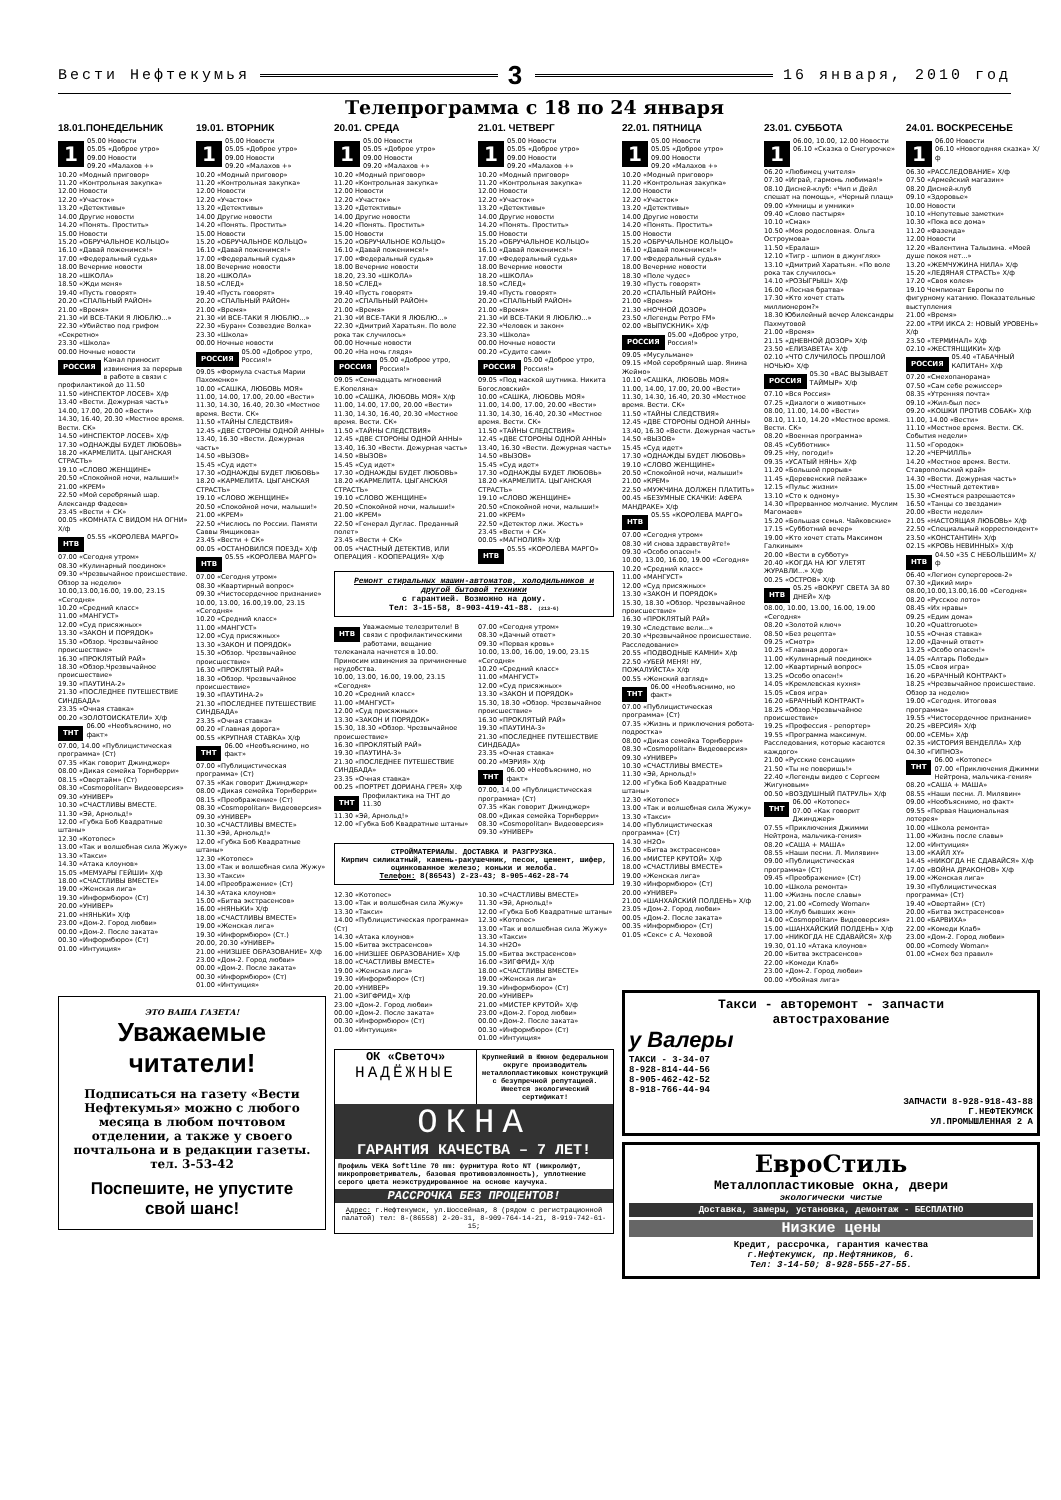Вести Нефтекумья 3 16 января, 2010 год
Телепрограмма с 18 по 24 января
18.01.ПОНЕДЕЛЬНИК
1
05.00 Новости
05.05 «Доброе утро»
09.00 Новости
09.20 «Малахов +»
10.20 «Модный приговор»
11.20 «Контрольная закупка»
12.00 Новости
12.20 «Участок»
13.20 «Детективы»
14.00 Другие новости
14.20 «Понять. Простить»
15.00 Новости
15.20 «ОБРУЧАЛЬНОЕ КОЛЬЦО»
16.10 «Давай поженимся!»
17.00 «Федеральный судья»
18.00 Вечерние новости
18.20 «ШКОЛА»
18.50 «Жди меня»
19.40 «Пусть говорят»
20.20 «СПАЛЬНЫЙ РАЙОН»
21.00 «Время»
21.30 «И ВСЕ-ТАКИ Я ЛЮБЛЮ...»
22.30 «Убийство под грифом «Секретно»
23.30 «Школа»
00.00 Ночные новости
РОССИЯ
Канал приносит извинения за перерыв в работе в связи с профилактикой до 11.50
11.50 «ИНСПЕКТОР ЛОСЕВ» Х/ф
13.40 «Вести. Дежурная часть»
14.00, 17.00, 20.00 «Вести»
14.30, 16.40, 20.30 «Местное время. Вести. СК»
14.50 «ИНСПЕКТОР ЛОСЕВ» Х/ф
17.30 «ОДНАЖДЫ БУДЕТ ЛЮБОВЬ»
18.20 «КАРМЕЛИТА. ЦЫГАНСКАЯ СТРАСТЬ»
19.10 «СЛОВО ЖЕНЩИНЕ»
20.50 «Спокойной ночи, малыши!»
21.00 «КРЕМ»
22.50 «Мой серебряный шар. Александр Фадеев»
23.45 «Вести + СК»
00.05 «КОМНАТА С ВИДОМ НА ОГНИ» Х/ф
НТВ
05.55 «КОРОЛЕВА МАРГО»
07.00 «Сегодня утром»
08.30 «Кулинарный поединок»
09.30 «Чрезвычайное происшествие. Обзор за неделю»
10.00,13.00,16.00, 19.00, 23.15 «Сегодня»
10.20 «Средний класс»
11.00 «МАНГУСТ»
12.00 «Суд присяжных»
13.30 «ЗАКОН И ПОРЯДОК»
15.30 «Обзор. Чрезвычайное происшествие»
16.30 «ПРОКЛЯТЫЙ РАЙ»
18.30 «Обзор.Чрезвычайное происшествие»
19.30 «ПАУТИНА-2»
21.30 «ПОСЛЕДНЕЕ ПУТЕШЕСТВИЕ СИНДБАДА»
23.35 «Очная ставка»
00.20 «ЗОЛОТОИСКАТЕЛИ» Х/ф
ТНТ
06.00 «Необъяснимо, но факт»
07.00, 14.00 «Публицистическая программа» (Ст)
07.35 «Как говорит Джинджер»
08.00 «Дикая семейка Торнберри»
08.15 «Овертайм» (Ст)
08.30 «Cosmopolitan» Видеоверсия»
09.30 «УНИВЕР»
10.30 «СЧАСТЛИВЫ ВМЕСТЕ.
11.30 «Эй, Арнольд!»
12.00 «Губка Боб Квадратные штаны»
12.30 «Котопес»
13.00 «Так и волшебная сила Жужу»
13.30 «Такси»
14.30 «Атака клоунов»
15.05 «МЕМУАРЫ ГЕЙШИ» Х/ф
18.00 «СЧАСТЛИВЫ ВМЕСТЕ»
19.00 «Женская лига»
19.30 «Информбюро» (Ст)
20.00 «УНИВЕР»
21.00 «НЯНЬКИ» Х/ф
23.00 «Дом-2. Город любви»
00.00 «Дом-2. После заката»
00.30 «Информбюро» (Ст)
01.00 «Интуиция»
19.01. ВТОРНИК
1
05.00 Новости
05.05 «Доброе утро»
09.00 Новости
09.20 «Малахов +»
10.20 «Модный приговор»
11.20 «Контрольная закупка»
12.00 Новости
12.20 «Участок»
13.20 «Детективы»
14.00 Другие новости
14.20 «Понять. Простить»
15.00 Новости
15.20 «ОБРУЧАЛЬНОЕ КОЛЬЦО»
16.10 «Давай поженимся!»
17.00 «Федеральный судья»
18.00 Вечерние новости
18.20 «ШКОЛА»
18.50 «СЛЕД»
19.40 «Пусть говорят»
20.20 «СПАЛЬНЫЙ РАЙОН»
21.00 «Время»
21.30 «И ВСЕ-ТАКИ Я ЛЮБЛЮ...»
22.30 «Буран» Созвездие Волка»
23.30 «Школа»
00.00 Ночные новости
РОССИЯ
05.00 «Доброе утро, Россия!»
09.05 «Формула счастья Марии Пахоменко»
10.00 «САШКА, ЛЮБОВЬ МОЯ»
11.00, 14.00, 17.00, 20.00 «Вести»
11.30, 14.30, 16.40, 20.30 «Местное время. Вести. СК»
11.50 «ТАЙНЫ СЛЕДСТВИЯ»
12.45 «ДВЕ СТОРОНЫ ОДНОЙ АННЫ»
13.40, 16.30 «Вести. Дежурная часть»
14.50 «ВЫЗОВ»
15.45 «Суд идет»
17.30 «ОДНАЖДЫ БУДЕТ ЛЮБОВЬ»
18.20 «КАРМЕЛИТА. ЦЫГАНСКАЯ СТРАСТЬ»
19.10 «СЛОВО ЖЕНЩИНЕ»
20.50 «Спокойной ночи, малыши!»
21.00 «КРЕМ»
22.50 «Числюсь по России. Памяти Саввы Ямщикова»
23.45 «Вести + СК»
00.05 «ОСТАНОВИЛСЯ ПОЕЗД» Х/ф
НТВ
05.55 «КОРОЛЕВА МАРГО»
07.00 «Сегодня утром»
08.30 «Квартирный вопрос»
09.30 «Чистосердечное признание»
10.00, 13.00, 16.00,19.00, 23.15 «Сегодня»
10.20 «Средний класс»
11.00 «МАНГУСТ»
12.00 «Суд присяжных»
13.30 «ЗАКОН И ПОРЯДОК»
15.30 «Обзор. Чрезвычайное происшествие»
16.30 «ПРОКЛЯТЫЙ РАЙ»
18.30 «Обзор. Чрезвычайное происшествие»
19.30 «ПАУТИНА-2»
21.30 «ПОСЛЕДНЕЕ ПУТЕШЕСТВИЕ СИНДБАДА»
23.35 «Очная ставка»
00.20 «Главная дорога»
00.55 «КРУПНАЯ СТАВКА» Х/ф
ТНТ
06.00 «Необъяснимо, но факт»
07.00 «Публицистическая программа» (Ст)
07.35 «Как говорит Джинджер»
08.00 «Дикая семейка Торнберри»
08.15 «Преображение» (Ст)
08.30 «Cosmopolitan» Видеоверсия»
09.30 «УНИВЕР»
10.30 «СЧАСТЛИВЫ ВМЕСТЕ»
11.30 «Эй, Арнольд!»
12.00 «Губка Боб Квадратные штаны»
12.30 «Котопес»
13.00 «Так и волшебная сила Жужу»
13.30 «Такси»
14.00 «Преображение» (Ст)
14.30 «Атака клоунов»
15.00 «Битва экстрасенсов»
16.00 «НЯНЬКИ» Х/ф
18.00 «СЧАСТЛИВЫ ВМЕСТЕ»
19.00 «Женская лига»
19.30 «Информбюро» (Ст.)
20.00, 20.30 «УНИВЕР»
21.00 «НИЗШЕЕ ОБРАЗОВАНИЕ» Х/ф
23.00 «Дом-2. Город любви»
00.00 «Дом-2. После заката»
00.30 «Информбюро» (Ст)
01.00 «Интуиция»
ЭТО ВАША ГАЗЕТА!
Уважаемые читатели!
Подписаться на газету «Вести Нефтекумья» можно с любого месяца в любом почтовом отделении, а также у своего почтальона и в редакции газеты. тел. 3-53-42
Поспешите, не упустите свой шанс!
20.01. СРЕДА
1
05.00 Новости
05.05 «Доброе утро»
09.00 Новости
09.20 «Малахов +»
10.20 «Модный приговор»
11.20 «Контрольная закупка»
12.00 Новости
12.20 «Участок»
13.20 «Детективы»
14.00 Другие новости
14.20 «Понять. Простить»
15.00 Новости
15.20 «ОБРУЧАЛЬНОЕ КОЛЬЦО»
16.10 «Давай поженимся!»
17.00 «Федеральный судья»
18.00 Вечерние новости
18.20, 23.30 «ШКОЛА»
18.50 «СЛЕД»
19.40 «Пусть говорят»
20.20 «СПАЛЬНЫЙ РАЙОН»
21.00 «Время»
21.30 «И ВСЕ-ТАКИ Я ЛЮБЛЮ...»
22.30 «Дмитрий Харатьян. По воле рока так случилось»
00.00 Ночные новости
00.20 «На ночь глядя»
РОССИЯ
05.00 «Доброе утро, Россия!»
09.05 «Семнадцать мгновений Е.Копеляна»
10.00 «САШКА, ЛЮБОВЬ МОЯ» Х/ф
11.00, 14.00, 17.00, 20.00 «Вести»
11.30, 14.30, 16.40, 20.30 «Местное время. Вести. СК»
11.50 «ТАЙНЫ СЛЕДСТВИЯ»
12.45 «ДВЕ СТОРОНЫ ОДНОЙ АННЫ»
13.40, 16.30 «Вести. Дежурная часть»
14.50 «ВЫЗОВ»
15.45 «Суд идет»
17.30 «ОДНАЖДЫ БУДЕТ ЛЮБОВЬ»
18.20 «КАРМЕЛИТА. ЦЫГАНСКАЯ СТРАСТЬ»
19.10 «СЛОВО ЖЕНЩИНЕ»
20.50 «Спокойной ночи, малыши!»
21.00 «КРЕМ»
22.50 «Генерал Дуглас. Преданный полет»
23.45 «Вести + СК»
00.05 «ЧАСТНЫЙ ДЕТЕКТИВ, ИЛИ ОПЕРАЦИЯ - КООПЕРАЦИЯ» Х/ф
21.01. ЧЕТВЕРГ
1
05.00 Новости
05.05 «Доброе утро»
09.00 Новости
09.20 «Малахов +»
10.20 «Модный приговор»
11.20 «Контрольная закупка»
12.00 Новости
12.20 «Участок»
13.20 «Детективы»
14.00 Другие новости
14.20 «Понять. Простить»
15.00 Новости
15.20 «ОБРУЧАЛЬНОЕ КОЛЬЦО»
16.10 «Давай поженимся!»
17.00 «Федеральный судья»
18.00 Вечерние новости
18.20 «ШКОЛА»
18.50 «СЛЕД»
19.40 «Пусть говорят»
20.20 «СПАЛЬНЫЙ РАЙОН»
21.00 «Время»
21.30 «И ВСЕ-ТАКИ Я ЛЮБЛЮ...»
22.30 «Человек и закон»
23.30 «Школа»
00.00 Ночные новости
00.20 «Судите сами»
РОССИЯ
05.00 «Доброе утро, Россия!»
09.05 «Под маской шутника. Никита Богословский»
10.00 «САШКА, ЛЮБОВЬ МОЯ»
11.00, 14.00, 17.00, 20.00 «Вести»
11.30, 14.30, 16.40, 20.30 «Местное время. Вести. СК»
11.50 «ТАЙНЫ СЛЕДСТВИЯ»
12.45 «ДВЕ СТОРОНЫ ОДНОЙ АННЫ»
13.40, 16.30 «Вести. Дежурная часть»
14.50 «ВЫЗОВ»
15.45 «Суд идет»
17.30 «ОДНАЖДЫ БУДЕТ ЛЮБОВЬ»
18.20 «КАРМЕЛИТА. ЦЫГАНСКАЯ СТРАСТЬ»
19.10 «СЛОВО ЖЕНЩИНЕ»
20.50 «Спокойной ночи, малыши!»
21.00 «КРЕМ»
22.50 «Детектор лжи. Жесть»
23.45 «Вести + СК»
00.05 «МАГНОЛИЯ» Х/ф
НТВ
05.55 «КОРОЛЕВА МАРГО»
Ремонт стиральных машин-автоматов, холодильников и другой бытовой техники
с гарантией. Возможно на дому.
Тел: 3-15-58, 8-903-419-41-88. (213-6)
НТВ
Уважаемые телезрители! В связи с профилактическими работами, вещание телеканала начнется в 10.00. Приносим извинения за причиненные неудобства.
10.00, 13.00, 16.00, 19.00, 23.15 «Сегодня»
10.20 «Средний класс»
11.00 «МАНГУСТ»
12.00 «Суд присяжных»
13.30 «ЗАКОН И ПОРЯДОК»
15.30, 18.30 «Обзор. Чрезвычайное происшествие»
16.30 «ПРОКЛЯТЫЙ РАЙ»
19.30 «ПАУТИНА-3»
21.30 «ПОСЛЕДНЕЕ ПУТЕШЕСТВИЕ СИНДБАДА»
23.35 «Очная ставка»
00.25 «ПОРТРЕТ ДОРИАНА ГРЕЯ» Х/ф
ТНТ
Профилактика на ТНТ до 11.30
11.30 «Эй, Арнольд!»
12.00 «Губка Боб Квадратные штаны»
07.00 «Сегодня утром»
08.30 «Дачный ответ»
09.30 «Первая кровь»
10.00, 13.00, 16.00, 19.00, 23.15 «Сегодня»
10.20 «Средний класс»
11.00 «МАНГУСТ»
12.00 «Суд присяжных»
13.30 «ЗАКОН И ПОРЯДОК»
15.30, 18.30 «Обзор. Чрезвычайное происшествие»
16.30 «ПРОКЛЯТЫЙ РАЙ»
19.30 «ПАУТИНА-3»
21.30 «ПОСЛЕДНЕЕ ПУТЕШЕСТВИЕ СИНДБАДА»
23.35 «Очная ставка»
00.20 «МЭРИЯ» Х/ф
ТНТ
06.00 «Необъяснимо, но факт»
07.00, 14.00 «Публицистическая программа» (Ст)
07.35 «Как говорит Джинджер»
08.00 «Дикая семейка Торнберри»
08.30 «Cosmopolitan» Видеоверсия»
09.30 «УНИВЕР»
СТРОЙМАТЕРИАЛЫ. ДОСТАВКА И РАЗГРУЗКА.
Кирпич силикатный, камень-ракушечник, песок, цемент, шифер, оцинкованное железо; коньки и желоба.
Телефон: 8(86543) 2-23-43; 8-905-462-28-74
12.30 «Котопес»
13.00 «Так и волшебная сила Жужу»
13.30 «Такси»
14.00 «Публицистическая программа» (Ст)
14.30 «Атака клоунов»
15.00 «Битва экстрасенсов»
16.00 «НИЗШЕЕ ОБРАЗОВАНИЕ» Х/ф
18.00 «СЧАСТЛИВЫ ВМЕСТЕ»
19.00 «Женская лига»
19.30 «Информбюро» (Ст)
20.00 «УНИВЕР»
21.00 «ЗИГФРИД» Х/ф
23.00 «Дом-2. Город любви»
00.00 «Дом-2. После заката»
00.30 «Информбюро» (Ст)
01.00 «Интуиция»
10.30 «СЧАСТЛИВЫ ВМЕСТЕ»
11.30 «Эй, Арнольд!»
12.00 «Губка Боб Квадратные штаны»
12.30 «Котопес»
13.00 «Так и волшебная сила Жужу»
13.30 «Такси»
14.30 «H2O»
15.00 «Битва экстрасенсов»
16.00 «ЗИГФРИД» Х/ф
18.00 «СЧАСТЛИВЫ ВМЕСТЕ»
19.00 «Женская лига»
19.30 «Информбюро» (Ст)
20.00 «УНИВЕР»
21.00 «МИСТЕР КРУТОЙ» Х/ф
23.00 «Дом-2. Город любви»
00.00 «Дом-2. После заката»
00.30 «Информбюро» (Ст)
01.00 «Интуиция»
ОК «Светоч»
НАДЁЖНЫЕ
Крупнейший в Южном федеральном округе производитель металлопластиковых конструкций с безупречной репутацией. Имеется экологический сертификат!
ОКНА
ГАРАНТИЯ КАЧЕСТВА – 7 ЛЕТ!
Профиль VEKA Softline 70 mm: фурнитура Roto NT (микролифт, микропроветриватель, базовая противовзломность), уплотнение серого цвета неэкструдированное на основе каучука.
РАССРОЧКА БЕЗ ПРОЦЕНТОВ!
Адрес: г.Нефтекумск, ул.Шоссейная, 8 (рядом с регистрационной палатой) тел: 8-(86558) 2-20-31, 8-909-764-14-21, 8-919-742-61-15;
22.01. ПЯТНИЦА
1
05.00 Новости
05.05 «Доброе утро»
09.00 Новости
09.20 «Малахов +»
10.20 «Модный приговор»
11.20 «Контрольная закупка»
12.00 Новости
12.20 «Участок»
13.20 «Детективы»
14.00 Другие новости
14.20 «Понять. Простить»
15.00 Новости
15.20 «ОБРУЧАЛЬНОЕ КОЛЬЦО»
16.10 «Давай поженимся!»
17.00 «Федеральный судья»
18.00 Вечерние новости
18.30 «Поле чудес»
19.30 «Пусть говорят»
20.20 «СПАЛЬНЫЙ РАЙОН»
21.00 «Время»
21.30 «НОЧНОЙ ДОЗОР»
23.50 «Легенды Ретро FM»
02.00 «ВЫПУСКНИК» Х/ф
РОССИЯ
05.00 «Доброе утро, Россия!»
09.05 «Мусульмане»
09.15 «Мой серебряный шар. Янина Жеймо»
10.10 «САШКА, ЛЮБОВЬ МОЯ»
11.00, 14.00, 17.00, 20.00 «Вести»
11.30, 14.30, 16.40, 20.30 «Местное время. Вести. СК»
11.50 «ТАЙНЫ СЛЕДСТВИЯ»
12.45 «ДВЕ СТОРОНЫ ОДНОЙ АННЫ»
13.40, 16.30 «Вести. Дежурная часть»
14.50 «ВЫЗОВ»
15.45 «Суд идет»
17.30 «ОДНАЖДЫ БУДЕТ ЛЮБОВЬ»
19.10 «СЛОВО ЖЕНЩИНЕ»
20.50 «Спокойной ночи, малыши!»
21.00 «КРЕМ»
22.50 «МУЖЧИНА ДОЛЖЕН ПЛАТИТЬ»
00.45 «БЕЗУМНЫЕ СКАЧКИ: АФЕРА МАНДРАКЕ» Х/ф
НТВ
05.55 «КОРОЛЕВА МАРГО»
07.00 «Сегодня утром»
08.30 «И снова здравствуйте!»
09.30 «Особо опасен!»
10.00, 13.00, 16.00, 19.00 «Сегодня»
10.20 «Средний класс»
11.00 «МАНГУСТ»
12.00 «Суд присяжных»
13.30 «ЗАКОН И ПОРЯДОК»
15.30, 18.30 «Обзор. Чрезвычайное происшествие»
16.30 «ПРОКЛЯТЫЙ РАЙ»
19.30 «Следствие вели...»
20.30 «Чрезвычайное происшествие. Расследование»
20.55 «ПОДВОДНЫЕ КАМНИ» Х/ф
22.50 «УБЕЙ МЕНЯ! НУ, ПОЖАЛУЙСТА» Х/ф
00.55 «Женский взгляд»
ТНТ
06.00 «Необъяснимо, но факт»
07.00 «Публицистическая программа» (Ст)
07.35 «Жизнь и приключения робота-подростка»
08.00 «Дикая семейка Торнберри»
08.30 «Cosmopolitan» Видеоверсия»
09.30 «УНИВЕР»
10.30 «СЧАСТЛИВЫ ВМЕСТЕ»
11.30 «Эй, Арнольд!»
12.00 «Губка Боб Квадратные штаны»
12.30 «Котопес»
13.00 «Так и волшебная сила Жужу»
13.30 «Такси»
14.00 «Публицистическая программа» (Ст)
14.30 «H2O»
15.00 «Битва экстрасенсов»
16.00 «МИСТЕР КРУТОЙ» Х/ф
18.00 «СЧАСТЛИВЫ ВМЕСТЕ»
19.00 «Женская лига»
19.30 «Информбюро» (Ст)
20.00 «УНИВЕР»
21.00 «ШАНХАЙСКИЙ ПОЛДЕНЬ» Х/ф
23.05 «Дом-2. Город любви»
00.05 «Дом-2. После заката»
00.35 «Информбюро» (Ст)
01.05 «Секс» с А. Чеховой
23.01. СУББОТА
1
06.00, 10.00, 12.00 Новости
06.10 «Сказка о Снегурочке»
06.20 «Любимец учителя»
07.30 «Играй, гармонь любимая!»
08.10 Дисней-клуб: «Чип и Дейл спешат на помощь», «Черный плащ»
09.00 «Умницы и умники»
09.40 «Слово пастыря»
10.10 «Смак»
10.50 «Моя родословная. Ольга Остроумова»
11.50 «Ералаш»
12.10 «Тигр - шпион в джунглях»
13.10 «Дмитрий Харатьян. «По воле рока так случилось»
14.10 «РОЗЫГРЫШ» Х/ф
16.00 «Лесная братва»
17.30 «Кто хочет стать миллионером?»
18.30 Юбилейный вечер Александры Пахмутовой
21.00 «Время»
21.15 «ДНЕВНОЙ ДОЗОР» Х/ф
23.50 «ЕЛИЗАВЕТА» Х/ф
02.10 «ЧТО СЛУЧИЛОСЬ ПРОШЛОЙ НОЧЬЮ» Х/ф
РОССИЯ
05.30 «ВАС ВЫЗЫВАЕТ ТАЙМЫР» Х/ф
07.10 «Вся Россия»
07.25 «Диалоги о животных»
08.00, 11.00, 14.00 «Вести»
08.10, 11.10, 14.20 «Местное время. Вести. СК»
08.20 «Военная программа»
08.45 «Субботник»
09.25 «Ну, погоди!»
09.35 «УСАТЫЙ НЯНЬ» Х/ф
11.20 «Большой прорыв»
11.45 «Деревенский пейзаж»
12.15 «Пульс жизни»
13.10 «Сто к одному»
14.30 «Прерванное молчание. Муслим Магомаев»
15.20 «Большая семья. Чайковские»
17.15 «Субботний вечер»
19.00 «Кто хочет стать Максимом Галкиным»
20.00 «Вести в субботу»
20.40 «КОГДА НА ЮГ УЛЕТЯТ ЖУРАВЛИ...» Х/ф
00.25 «ОСТРОВ» Х/ф
НТВ
05.25 «ВОКРУГ СВЕТА ЗА 80 ДНЕЙ» Х/ф
08.00, 10.00, 13.00, 16.00, 19.00 «Сегодня»
08.20 «Золотой ключ»
08.50 «Без рецепта»
09.25 «Смотр»
10.25 «Главная дорога»
11.00 «Кулинарный поединок»
12.00 «Квартирный вопрос»
13.25 «Особо опасен!»
14.05 «Кремлевская кухня»
15.05 «Своя игра»
16.20 «БРАЧНЫЙ КОНТРАКТ»
18.25 «Обзор.Чрезвычайное происшествие»
19.25 «Профессия - репортер»
19.55 «Программа максимум. Расследования, которые касаются каждого»
21.00 «Русские сенсации»
21.50 «Ты не поверишь!»
22.40 «Легенды видео с Сергеем Жигуновым»
00.50 «ВОЗДУШНЫЙ ПАТРУЛЬ» Х/ф
ТНТ
06.00 «Котопес»
07.00 «Как говорит Джинджер»
07.55 «Приключения Джимми Нейтрона, мальчика-гения»
08.20 «САША + МАША»
08.55 «Наши песни. Л. Милявин»
09.00 «Публицистическая программа» (Ст)
09.45 «Преображение» (Ст)
10.00 «Школа ремонта»
11.00 «Жизнь после славы»
12.00, 21.00 «Comedy Woman»
13.00 «Клуб бывших жен»
14.00 «Cosmopolitan» Видеоверсия»
15.00 «ШАНХАЙСКИЙ ПОЛДЕНЬ» Х/ф
17.00 «НИКОГДА НЕ СДАВАЙСЯ» Х/ф
19.30, 01.10 «Атака клоунов»
20.00 «Битва экстрасенсов»
22.00 «Комеди Клаб»
23.00 «Дом-2. Город любви»
00.00 «Убойная лига»
24.01. ВОСКРЕСЕНЬЕ
1
06.00 Новости
06.10 «Новогодняя сказка» Х/ф
06.30 «РАССЛЕДОВАНИЕ» Х/ф
07.50 «Армейский магазин»
08.20 Дисней-клуб
09.10 «Здоровье»
10.00 Новости
10.10 «Непутевые заметки»
10.30 «Пока все дома»
11.20 «Фазенда»
12.00 Новости
12.20 «Валентина Талызина. «Моей душе покоя нет...»
13.20 «ЖЕМЧУЖИНА НИЛА» Х/ф
15.20 «ЛЕДЯНАЯ СТРАСТЬ» Х/ф
17.20 «Своя колея»
19.10 Чемпионат Европы по фигурному катанию. Показательные выступления
21.00 «Время»
22.00 «ТРИ ИКСА 2: НОВЫЙ УРОВЕНЬ» Х/ф
23.50 «ТЕРМИНАЛ» Х/ф
02.10 «ЖЕСТЯНЩИКИ» Х/ф
РОССИЯ
05.40 «ТАБАЧНЫЙ КАПИТАН» Х/ф
07.20 «Смехопанорама»
07.50 «Сам себе режиссер»
08.35 «Утренняя почта»
09.10 «Жил-был пес»
09.20 «КОШКИ ПРОТИВ СОБАК» Х/ф
11.00, 14.00 «Вести»
11.10 «Местное время. Вести. СК. События недели»
11.50 «Городок»
12.20 «ЧЕРЧИЛЛЬ»
14.20 «Местное время. Вести. Ставропольский край»
14.30 «Вести. Дежурная часть»
15.00 «Честный детектив»
15.30 «Смеяться разрешается»
16.50 «Танцы со звездами»
20.00 «Вести недели»
21.05 «НАСТОЯЩАЯ ЛЮБОВЬ» Х/ф
22.50 «Специальный корреспондент»
23.50 «КОНСТАНТИН» Х/ф
02.15 «КРОВЬ НЕВИННЫХ» Х/ф
НТВ
04.50 «35 С НЕБОЛЬШИМ» Х/ф
06.40 «Легион супергероев-2»
07.30 «Дикий мир»
08.00,10.00,13.00,16.00 «Сегодня»
08.20 «Русское лото»
08.45 «Их нравы»
09.25 «Едим дома»
10.20 «Quattroruote»
10.55 «Очная ставка»
12.00 «Дачный ответ»
13.25 «Особо опасен!»
14.05 «Алтарь Победы»
15.05 «Своя игра»
16.20 «БРАЧНЫЙ КОНТРАКТ»
18.25 «Чрезвычайное происшествие. Обзор за неделю»
19.00 «Сегодня. Итоговая программа»
19.55 «Чистосердечное признание»
20.25 «ВЕРСИЯ» Х/ф
00.00 «СЕМЬ» Х/ф
02.35 «ИСТОРИЯ ВЕНДЕЛЛА» Х/ф
04.30 «ГИПНОЗ»
ТНТ
06.00 «Котопес»
07.00 «Приключения Джимми Нейтрона, мальчика-гения»
08.20 «САША + МАША»
08.55 «Наши песни. Л. Милявин»
09.00 «Необъяснимо, но факт»
09.55 «Первая Национальная лотерея»
10.00 «Школа ремонта»
11.00 «Жизнь после славы»
12.00 «Интуиция»
13.00 «КАЙЛ XY»
14.45 «НИКОГДА НЕ СДАВАЙСЯ» Х/ф
17.00 «ВОЙНА ДРАКОНОВ» Х/ф
19.00 «Женская лига»
19.30 «Публицистическая программа» (Ст)
19.40 «Овертайм» (Ст)
20.00 «Битва экстрасенсов»
21.00 «БАРВИХА»
22.00 «Комеди Клаб»
23.00 «Дом-2. Город любви»
00.00 «Comedy Woman»
01.00 «Смех без правил»
Такси - авторемонт - запчасти
автострахование
у Валеры
ТАКСИ - 3-34-07
8-928-814-44-56
8-905-462-42-52
8-918-766-44-94
ЗАПЧАСТИ 8-928-918-43-88
Г.НЕФТЕКУМСК
УЛ.ПРОМЫШЛЕННАЯ 2 А
ЕвроСтиль
Металлопластиковые окна, двери
экологически чистые
Доставка, замеры, установка, демонтаж - БЕСПЛАТНО
Низкие цены
Кредит, рассрочка, гарантия качества
г.Нефтекумск, пр.Нефтяников, 6.
Тел: 3-14-50; 8-928-555-27-55.